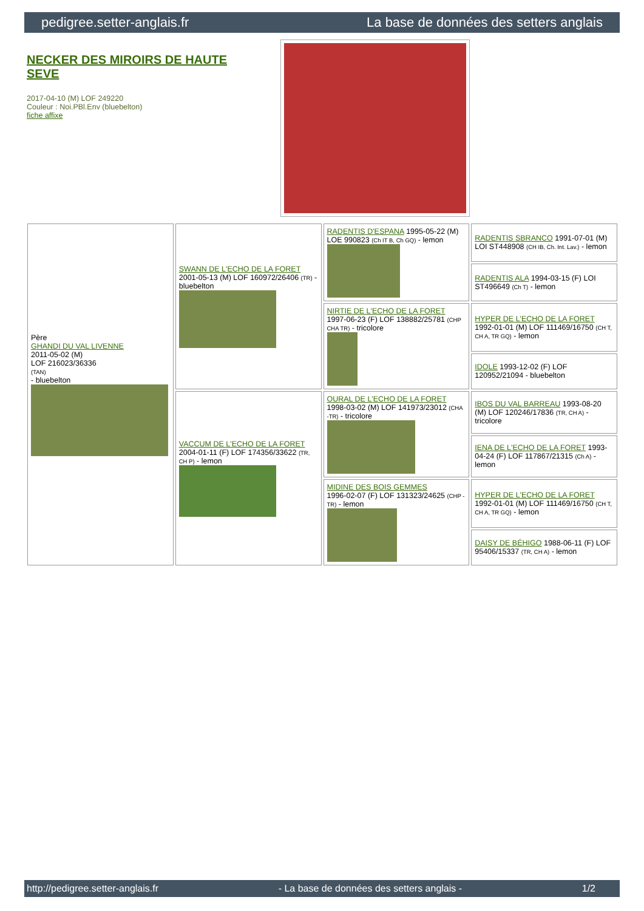pedigree.setter-anglais.fr La base de données des setters anglais
NECKER DES MIROIRS DE HAUTE SEVE
2017-04-10 (M) LOF 249220
Couleur : Noi.PBl.Env (bluebelton)
fiche affixe
| Père GHANDI DU VAL LIVENNE 2011-05-02 (M) LOF 216023/36336 (TAN) - bluebelton | SWANN DE L'ECHO DE LA FORET 2001-05-13 (M) LOF 160972/26406 (TR) - bluebelton | RADENTIS D'ESPANA 1995-05-22 (M) LOE 990823 (Ch IT B, Ch GQ) - lemon | RADENTIS SBRANCO 1991-07-01 (M) LOI ST448908 (CH IB, Ch. Int. Lav.) - lemon |
| | | | RADENTIS ALA 1994-03-15 (F) LOI ST496649 (Ch T) - lemon |
| | | NIRTIE DE L'ECHO DE LA FORET 1997-06-23 (F) LOF 138882/25781 (CHP CHA TR) - tricolore | HYPER DE L'ECHO DE LA FORET 1992-01-01 (M) LOF 111469/16750 (CH T, CH A, TR GQ) - lemon |
| | | | IDOLE 1993-12-02 (F) LOF 120952/21094 - bluebelton |
| | VACCUM DE L'ECHO DE LA FORET 2004-01-11 (F) LOF 174356/33622 (TR, CH P) - lemon | OURAL DE L'ECHO DE LA FORET 1998-03-02 (M) LOF 141973/23012 (CHA -TR) - tricolore | IBOS DU VAL BARREAU 1993-08-20 (M) LOF 120246/17836 (TR, CH A) - tricolore |
| | | | IENA DE L'ECHO DE LA FORET 1993-04-24 (F) LOF 117867/21315 (Ch A) - lemon |
| | | MIDINE DES BOIS GEMMES 1996-02-07 (F) LOF 131323/24625 (CHP -TR) - lemon | HYPER DE L'ECHO DE LA FORET 1992-01-01 (M) LOF 111469/16750 (CH T, CH A, TR GQ) - lemon |
| | | | DAISY DE BÉHIGO 1988-06-11 (F) LOF 95406/15337 (TR, CH A) - lemon |
http://pedigree.setter-anglais.fr - La base de données des setters anglais - 1/2